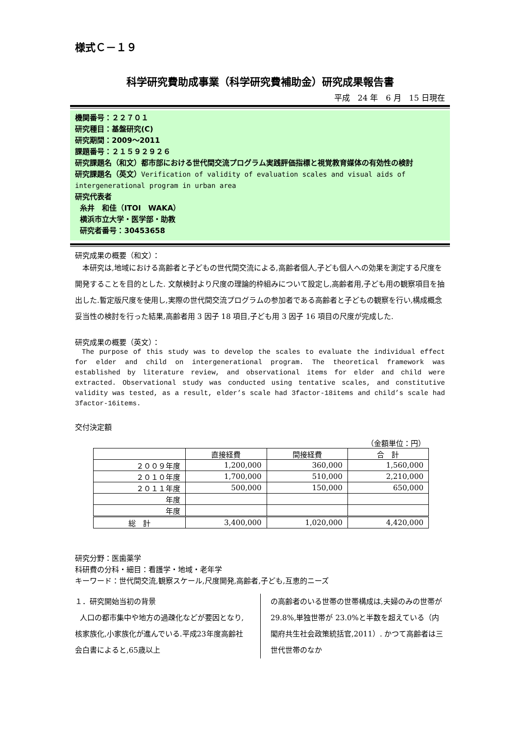様式Ｃ－１９
科学研究費助成事業（科学研究費補助金）研究成果報告書
平成　24 年　6 月　15 日現在
機関番号：２２７０１
研究種目：基盤研究(C)
研究期間：2009～2011
課題番号：２１５９２９２６
研究課題名（和文）都市部における世代間交流プログラム実践評価指標と視覚教育媒体の有効性の検討
研究課題名（英文）Verification of validity of evaluation scales and visual aids of intergenerational program in urban area
研究代表者
糸井　和佳（ITOI　WAKA）
横浜市立大学・医学部・助教
研究者番号：30453658
研究成果の概要（和文）：
本研究は,地域における高齢者と子どもの世代間交流による,高齢者個人,子ども個人への効果を測定する尺度を開発することを目的とした. 文献検討より尺度の理論的枠組みについて設定し,高齢者用,子ども用の観察項目を抽出した.暫定版尺度を使用し,実際の世代間交流プログラムの参加者である高齢者と子どもの観察を行い,構成概念妥当性の検討を行った結果,高齢者用 3 因子 18 項目,子ども用 3 因子 16 項目の尺度が完成した.
研究成果の概要（英文）：
The purpose of this study was to develop the scales to evaluate the individual effect for elder and child on intergenerational program. The theoretical framework was established by literature review, and observational items for elder and child were extracted. Observational study was conducted using tentative scales, and constitutive validity was tested, as a result, elder’s scale had 3factor-18items and child’s scale had 3factor-16items.
交付決定額
（金額単位：円）
| | 直接経費 | 間接経費 | 合 計 |
| --- | --- | --- | --- |
| ２００９年度 | 1,200,000 | 360,000 | 1,560,000 |
| ２０１０年度 | 1,700,000 | 510,000 | 2,210,000 |
| ２０１１年度 | 500,000 | 150,000 | 650,000 |
| 年度 | | | |
| 年度 | | | |
| 総 計 | 3,400,000 | 1,020,000 | 4,420,000 |
研究分野：医歯薬学
科研費の分科・細目：看護学・地域・老年学
キーワード：世代間交流,観察スケール,尺度開発,高齢者,子ども,互恵的ニーズ
１．研究開始当初の背景
人口の都市集中や地方の過疎化などが要因となり,核家族化,小家族化が進んでいる.平成23年度高齢社会白書によると,65歳以上
の高齢者のいる世帯の世帯構成は,夫婦のみの世帯が 29.8%,単独世帯が 23.0%と半数を超えている（内閣府共生社会政策統括官,2011）. かつて高齢者は三世代世帯のなか